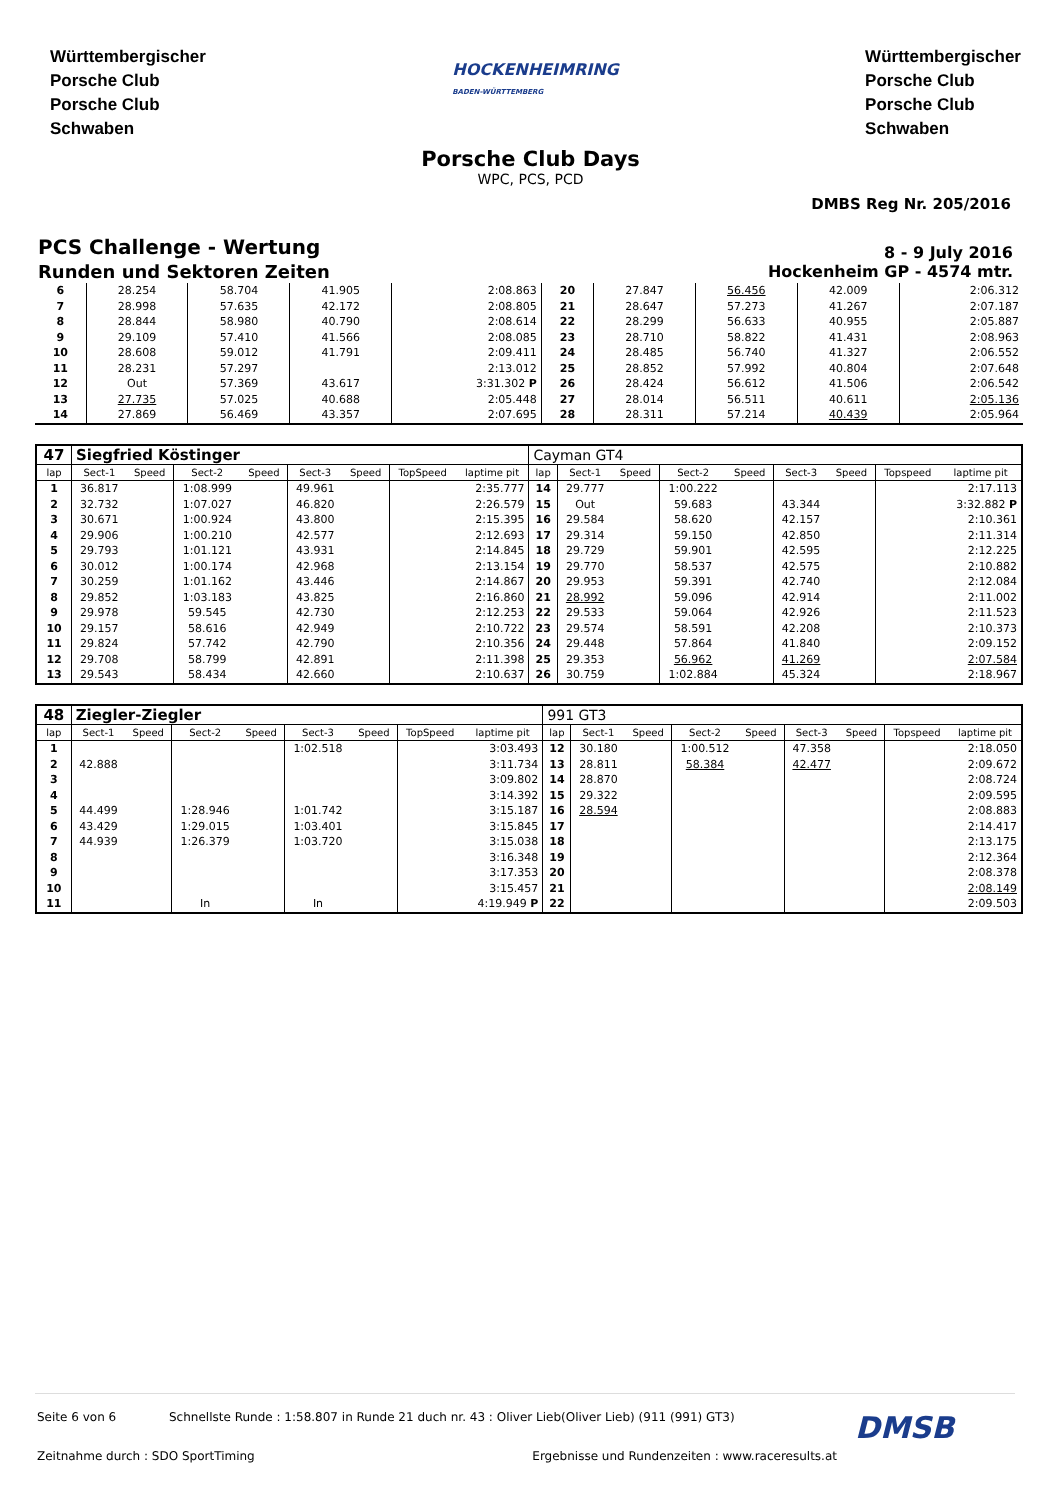Württembergischer
Porsche Club
Porsche Club
Schwaben
HOCKENHEIMRING
BADEN-WÜRTTEMBERG
Württembergischer
Porsche Club
Porsche Club
Schwaben
Porsche Club Days
WPC, PCS, PCD
DMBS Reg Nr. 205/2016
PCS Challenge - Wertung
Runden und Sektoren Zeiten
8 - 9 July 2016
Hockenheim GP - 4574 mtr.
| 6 | 28.254 | 58.704 | 41.905 | 2:08.863 | 20 | 27.847 | 56.456 | 42.009 | 2:06.312 |
| 7 | 28.998 | 57.635 | 42.172 | 2:08.805 | 21 | 28.647 | 57.273 | 41.267 | 2:07.187 |
| 8 | 28.844 | 58.980 | 40.790 | 2:08.614 | 22 | 28.299 | 56.633 | 40.955 | 2:05.887 |
| 9 | 29.109 | 57.410 | 41.566 | 2:08.085 | 23 | 28.710 | 58.822 | 41.431 | 2:08.963 |
| 10 | 28.608 | 59.012 | 41.791 | 2:09.411 | 24 | 28.485 | 56.740 | 41.327 | 2:06.552 |
| 11 | 28.231 | 57.297 | | 2:13.012 | 25 | 28.852 | 57.992 | 40.804 | 2:07.648 |
| 12 | Out | 57.369 | 43.617 | 3:31.302 P | 26 | 28.424 | 56.612 | 41.506 | 2:06.542 |
| 13 | 27.735 | 57.025 | 40.688 | 2:05.448 | 27 | 28.014 | 56.511 | 40.611 | 2:05.136 |
| 14 | 27.869 | 56.469 | 43.357 | 2:07.695 | 28 | 28.311 | 57.214 | 40.439 | 2:05.964 |
| 47 | Siegfried Köstinger | | | | | | | | Cayman GT4 | | | | | | | | |
| lap | Sect-1 | Speed | Sect-2 | Speed | Sect-3 | Speed | TopSpeed | laptime pit | lap | Sect-1 | Speed | Sect-2 | Speed | Sect-3 | Speed | Topspeed | laptime pit |
| 1 | 36.817 | | 1:08.999 | | 49.961 | | | 2:35.777 | 14 | 29.777 | | 1:00.222 | | | | | 2:17.113 |
| 2 | 32.732 | | 1:07.027 | | 46.820 | | | 2:26.579 | 15 | Out | | 59.683 | | 43.344 | | | 3:32.882 P |
| 3 | 30.671 | | 1:00.924 | | 43.800 | | | 2:15.395 | 16 | 29.584 | | 58.620 | | 42.157 | | | 2:10.361 |
| 4 | 29.906 | | 1:00.210 | | 42.577 | | | 2:12.693 | 17 | 29.314 | | 59.150 | | 42.850 | | | 2:11.314 |
| 5 | 29.793 | | 1:01.121 | | 43.931 | | | 2:14.845 | 18 | 29.729 | | 59.901 | | 42.595 | | | 2:12.225 |
| 6 | 30.012 | | 1:00.174 | | 42.968 | | | 2:13.154 | 19 | 29.770 | | 58.537 | | 42.575 | | | 2:10.882 |
| 7 | 30.259 | | 1:01.162 | | 43.446 | | | 2:14.867 | 20 | 29.953 | | 59.391 | | 42.740 | | | 2:12.084 |
| 8 | 29.852 | | 1:03.183 | | 43.825 | | | 2:16.860 | 21 | 28.992 | | 59.096 | | 42.914 | | | 2:11.002 |
| 9 | 29.978 | | 59.545 | | 42.730 | | | 2:12.253 | 22 | 29.533 | | 59.064 | | 42.926 | | | 2:11.523 |
| 10 | 29.157 | | 58.616 | | 42.949 | | | 2:10.722 | 23 | 29.574 | | 58.591 | | 42.208 | | | 2:10.373 |
| 11 | 29.824 | | 57.742 | | 42.790 | | | 2:10.356 | 24 | 29.448 | | 57.864 | | 41.840 | | | 2:09.152 |
| 12 | 29.708 | | 58.799 | | 42.891 | | | 2:11.398 | 25 | 29.353 | | 56.962 | | 41.269 | | | 2:07.584 |
| 13 | 29.543 | | 58.434 | | 42.660 | | | 2:10.637 | 26 | 30.759 | | 1:02.884 | | 45.324 | | | 2:18.967 |
| 48 | Ziegler-Ziegler | | | | | | | | 991 GT3 | | | | | | | | |
| lap | Sect-1 | Speed | Sect-2 | Speed | Sect-3 | Speed | TopSpeed | laptime pit | lap | Sect-1 | Speed | Sect-2 | Speed | Sect-3 | Speed | Topspeed | laptime pit |
| 1 | | | | | 1:02.518 | | | 3:03.493 | 12 | 30.180 | | 1:00.512 | | 47.358 | | | 2:18.050 |
| 2 | 42.888 | | | | | | | 3:11.734 | 13 | 28.811 | | 58.384 | | 42.477 | | | 2:09.672 |
| 3 | | | | | | | | 3:09.802 | 14 | 28.870 | | | | | | | 2:08.724 |
| 4 | | | | | | | | 3:14.392 | 15 | 29.322 | | | | | | | 2:09.595 |
| 5 | 44.499 | | 1:28.946 | | 1:01.742 | | | 3:15.187 | 16 | 28.594 | | | | | | | 2:08.883 |
| 6 | 43.429 | | 1:29.015 | | 1:03.401 | | | 3:15.845 | 17 | | | | | | | | 2:14.417 |
| 7 | 44.939 | | 1:26.379 | | 1:03.720 | | | 3:15.038 | 18 | | | | | | | | 2:13.175 |
| 8 | | | | | | | | 3:16.348 | 19 | | | | | | | | 2:12.364 |
| 9 | | | | | | | | 3:17.353 | 20 | | | | | | | | 2:08.378 |
| 10 | | | | | | | | 3:15.457 | 21 | | | | | | | | 2:08.149 |
| 11 | | | In | | In | | | 4:19.949 P | 22 | | | | | | | | 2:09.503 |
Seite 6 von 6 Schnellste Runde : 1:58.807 in Runde 21 duch nr. 43 : Oliver Lieb(Oliver Lieb) (911 (991) GT3) DMSB
Zeitnahme durch : SDO SportTiming Ergebnisse und Rundenzeiten : www.raceresults.at